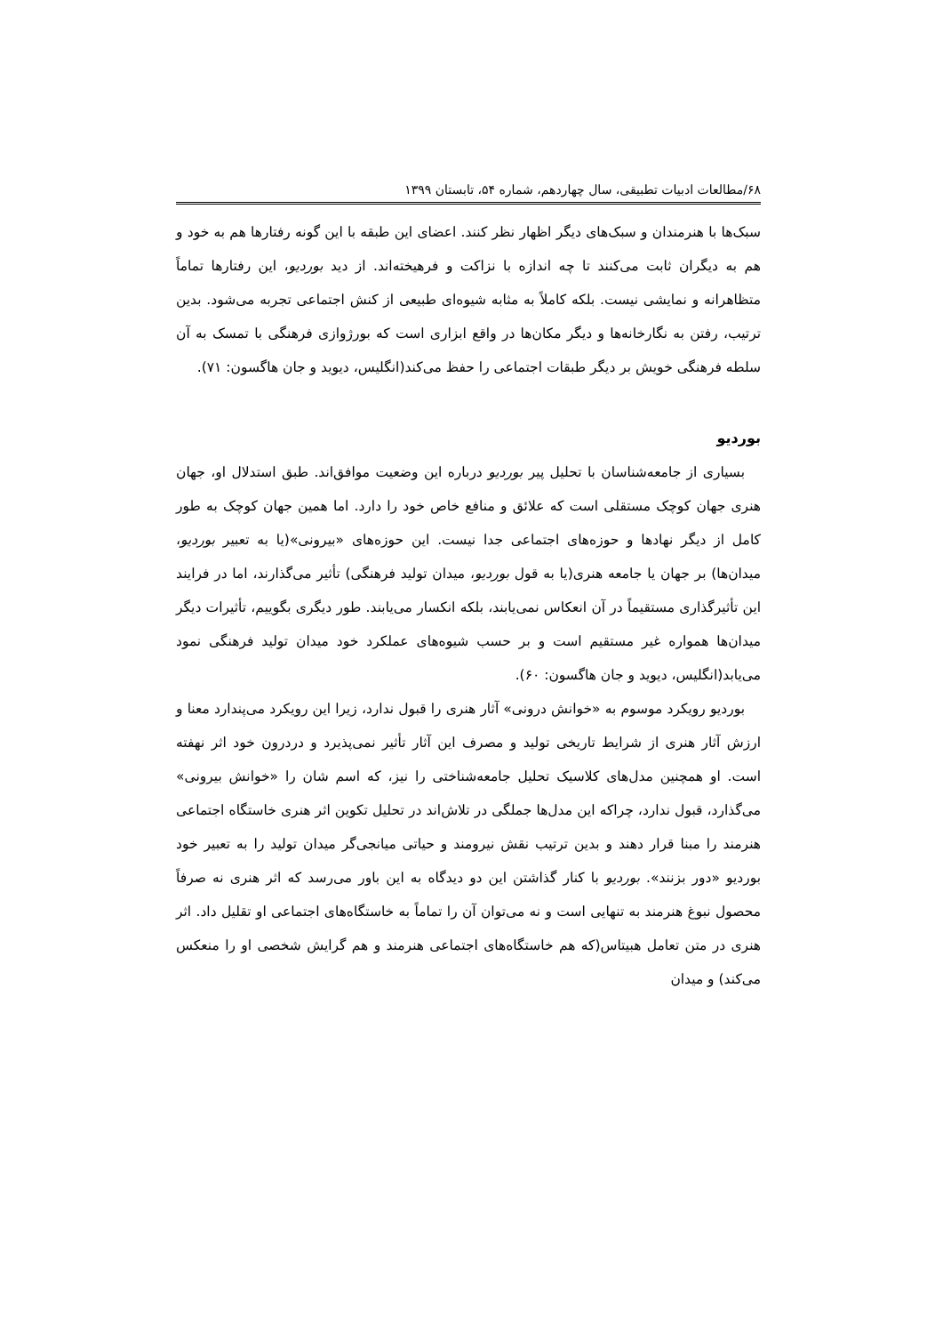۶۸/مطالعات ادبیات تطبیقی، سال چهاردهم، شماره ۵۴، تابستان ۱۳۹۹
سبک‌ها با هنرمندان و سبک‌های دیگر اظهار نظر کنند. اعضای این طبقه با این گونه رفتارها هم به خود و هم به دیگران ثابت می‌کنند تا چه اندازه با نزاکت و فرهیخته‌اند. از دید بوردیو، این رفتارها تماماً متظاهرانه و نمایشی نیست. بلکه کاملاً به مثابه شیوه‌ای طبیعی از کنش اجتماعی تجربه می‌شود. بدین ترتیب، رفتن به نگارخانه‌ها و دیگر مکان‌ها در واقع ابزاری است که بورژوازی فرهنگی با تمسک به آن سلطه فرهنگی خویش بر دیگر طبقات اجتماعی را حفظ می‌کند(انگلیس، دیوید و جان هاگسون: ۷۱).
بوردیو
بسیاری از جامعه‌شناسان با تحلیل پیر بوردیو درباره این وضعیت موافق‌اند. طبق استدلال او، جهان هنری جهان کوچک مستقلی است که علائق و منافع خاص خود را دارد. اما همین جهان کوچک به طور کامل از دیگر نهادها و حوزه‌های اجتماعی جدا نیست. این حوزه‌های «بیرونی»(یا به تعبیر بوردیو، میدان‌ها) بر جهان یا جامعه هنری(یا به قول بوردیو، میدان تولید فرهنگی) تأثیر می‌گذارند، اما در فرایند این تأثیرگذاری مستقیماً در آن انعکاس نمی‌یابند، بلکه انکسار می‌یابند. طور دیگری بگوییم، تأثیرات دیگر میدان‌ها همواره غیر مستقیم است و بر حسب شیوه‌های عملکرد خود میدان تولید فرهنگی نمود می‌یابد(انگلیس، دیوید و جان هاگسون: ۶۰).
بوردیو رویکرد موسوم به «خوانش درونی» آثار هنری را قبول ندارد، زیرا این رویکرد می‌پندارد معنا و ارزش آثار هنری از شرایط تاریخی تولید و مصرف این آثار تأثیر نمی‌پذیرد و دردرون خود اثر نهفته است. او همچنین مدل‌های کلاسیک تحلیل جامعه‌شناختی را نیز، که اسم شان را «خوانش بیرونی» می‌گذارد، قبول ندارد، چراکه این مدل‌ها جملگی در تلاش‌اند در تحلیل تکوین اثر هنری خاستگاه اجتماعی هنرمند را مبنا قرار دهند و بدین ترتیب نقش نیرومند و حیاتی میانجی‌گر میدان تولید را به تعبیر خود بوردیو «دور بزنند». بوردیو با کنار گذاشتن این دو دیدگاه به این باور می‌رسد که اثر هنری نه صرفاً محصول نبوغ هنرمند به تنهایی است و نه می‌توان آن را تماماً به خاستگاه‌های اجتماعی او تقلیل داد. اثر هنری در متن تعامل هبیتاس(که هم خاستگاه‌های اجتماعی هنرمند و هم گرایش شخصی او را منعکس می‌کند) و میدان